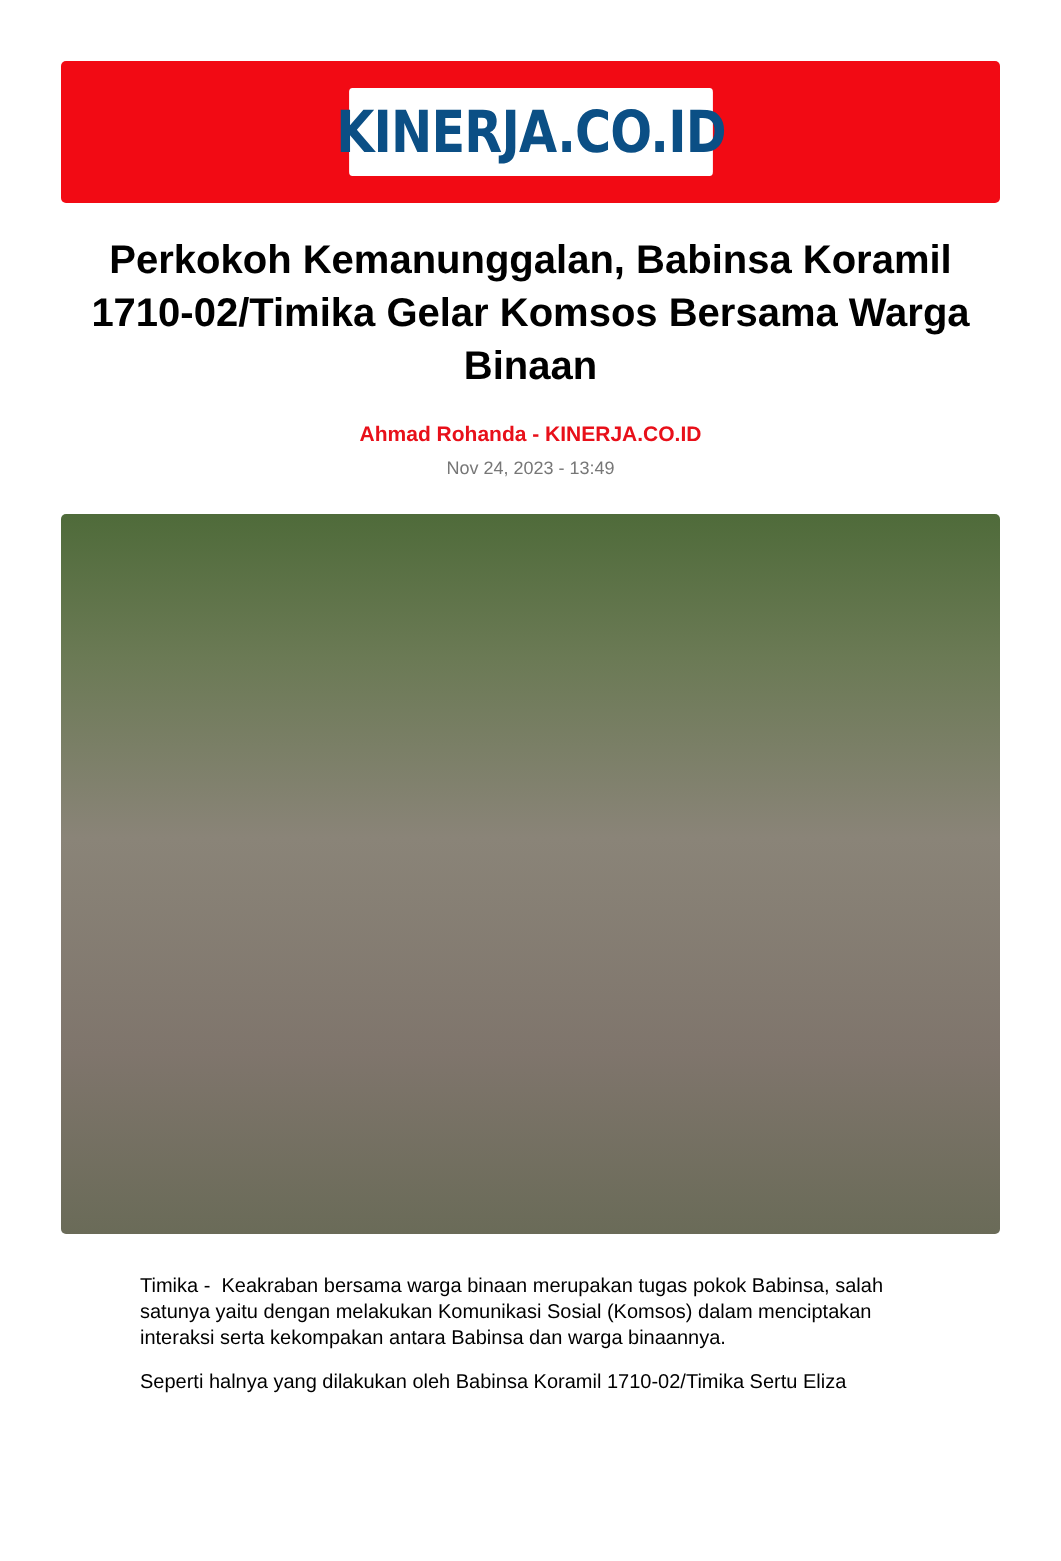KINERJA.CO.ID
Perkokoh Kemanunggalan, Babinsa Koramil 1710-02/Timika Gelar Komsos Bersama Warga Binaan
Ahmad Rohanda - KINERJA.CO.ID
Nov 24, 2023 - 13:49
Timika - Keakraban bersama warga binaan merupakan tugas pokok Babinsa, salah satunya yaitu dengan melakukan Komunikasi Sosial (Komsos) dalam menciptakan interaksi serta kekompakan antara Babinsa dan warga binaannya.
Seperti halnya yang dilakukan oleh Babinsa Koramil 1710-02/Timika Sertu Eliza